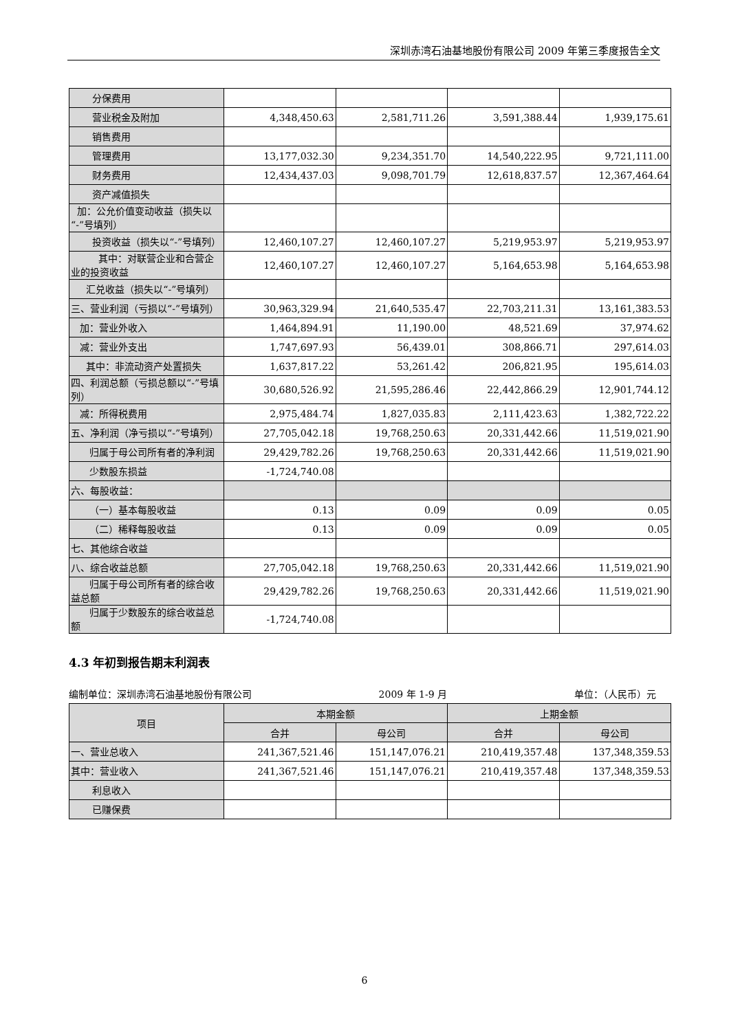深圳赤湾石油基地股份有限公司 2009 年第三季度报告全文
| 分保费用 | | | | |
| 营业税金及附加 | 4,348,450.63 | 2,581,711.26 | 3,591,388.44 | 1,939,175.61 |
| 销售费用 | | | | |
| 管理费用 | 13,177,032.30 | 9,234,351.70 | 14,540,222.95 | 9,721,111.00 |
| 财务费用 | 12,434,437.03 | 9,098,701.79 | 12,618,837.57 | 12,367,464.64 |
| 资产减值损失 | | | | |
| 加：公允价值变动收益（损失以“-”号填列） | | | | |
| 投资收益（损失以“-”号填列） | 12,460,107.27 | 12,460,107.27 | 5,219,953.97 | 5,219,953.97 |
| 其中：对联营企业和合营企业的投资收益 | 12,460,107.27 | 12,460,107.27 | 5,164,653.98 | 5,164,653.98 |
| 汇兑收益（损失以“-”号填列） | | | | |
| 三、营业利润（亏损以“-”号填列） | 30,963,329.94 | 21,640,535.47 | 22,703,211.31 | 13,161,383.53 |
| 加：营业外收入 | 1,464,894.91 | 11,190.00 | 48,521.69 | 37,974.62 |
| 减：营业外支出 | 1,747,697.93 | 56,439.01 | 308,866.71 | 297,614.03 |
| 其中：非流动资产处置损失 | 1,637,817.22 | 53,261.42 | 206,821.95 | 195,614.03 |
| 四、利润总额（亏损总额以“-”号填列） | 30,680,526.92 | 21,595,286.46 | 22,442,866.29 | 12,901,744.12 |
| 减：所得税费用 | 2,975,484.74 | 1,827,035.83 | 2,111,423.63 | 1,382,722.22 |
| 五、净利润（净亏损以“-”号填列） | 27,705,042.18 | 19,768,250.63 | 20,331,442.66 | 11,519,021.90 |
| 归属于母公司所有者的净利润 | 29,429,782.26 | 19,768,250.63 | 20,331,442.66 | 11,519,021.90 |
| 少数股东损益 | -1,724,740.08 | | | |
| 六、每股收益： | | | | |
| （一）基本每股收益 | 0.13 | 0.09 | 0.09 | 0.05 |
| （二）稀释每股收益 | 0.13 | 0.09 | 0.09 | 0.05 |
| 七、其他综合收益 | | | | |
| 八、综合收益总额 | 27,705,042.18 | 19,768,250.63 | 20,331,442.66 | 11,519,021.90 |
| 归属于母公司所有者的综合收益总额 | 29,429,782.26 | 19,768,250.63 | 20,331,442.66 | 11,519,021.90 |
| 归属于少数股东的综合收益总额 | -1,724,740.08 | | | |
4.3 年初到报告期末利润表
编制单位：深圳赤湾石油基地股份有限公司 2009 年 1-9 月 单位：（人民币）元
| 项目 | 本期金额 | | 上期金额 | |
| --- | --- | --- | --- | --- |
| | 合并 | 母公司 | 合并 | 母公司 |
| 一、营业总收入 | 241,367,521.46 | 151,147,076.21 | 210,419,357.48 | 137,348,359.53 |
| 其中：营业收入 | 241,367,521.46 | 151,147,076.21 | 210,419,357.48 | 137,348,359.53 |
| 利息收入 | | | | |
| 已赚保费 | | | | |
6